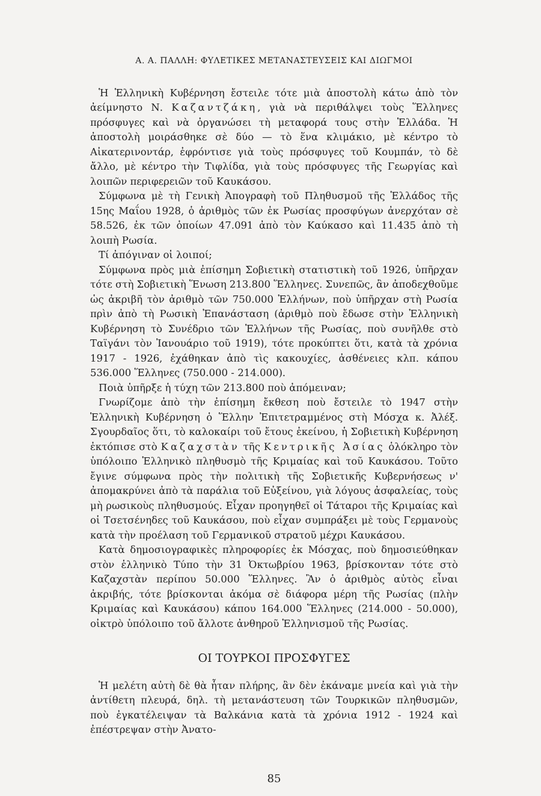Α. Α. ΠΑΛΛΗ: ΦΥΛΕΤΙΚΕΣ ΜΕΤΑΝΑΣΤΕΥΣΕΙΣ ΚΑΙ ΔΙΩΓΜΟΙ
Ἡ Ἑλληνικὴ Κυβέρνηση ἔστειλε τότε μιὰ ἀποστολὴ κάτω ἀπὸ τὸν ἀείμνηστο Ν. Καζαντζάκη, γιὰ νὰ περιθάλψει τοὺς Ἕλληνες πρόσφυγες καὶ νὰ ὀργανώσει τὴ μεταφορά τους στὴν Ἑλλάδα. Ἡ ἀποστολὴ μοιράσθηκε σὲ δύο — τὸ ἕνα κλιμάκιο, μὲ κέντρο τὸ Αἰκατερινοντάρ, ἐφρόντισε γιὰ τοὺς πρόσφυγες τοῦ Κουμπάν, τὸ δὲ ἄλλο, μὲ κέντρο τὴν Τιφλίδα, γιὰ τοὺς πρόσφυγες τῆς Γεωργίας καὶ λοιπῶν περιφερειῶν τοῦ Καυκάσου.
Σύμφωνα μὲ τὴ Γενικὴ Ἀπογραφὴ τοῦ Πληθυσμοῦ τῆς Ἑλλάδος τῆς 15ης Μαΐου 1928, ὁ ἀριθμὸς τῶν ἐκ Ρωσίας προσφύγων ἀνερχόταν σὲ 58.526, ἐκ τῶν ὁποίων 47.091 ἀπὸ τὸν Καύκασο καὶ 11.435 ἀπὸ τὴ λοιπὴ Ρωσία.
Τί ἀπόγιναν οἱ λοιποί;
Σύμφωνα πρὸς μιὰ ἐπίσημη Σοβιετικὴ στατιστικὴ τοῦ 1926, ὑπῆρχαν τότε στὴ Σοβιετικὴ Ἕνωση 213.800 Ἕλληνες. Συνεπῶς, ἂν ἀποδεχθοῦμε ὡς ἀκριβῆ τὸν ἀριθμὸ τῶν 750.000 Ἑλλήνων, ποὺ ὑπῆρχαν στὴ Ρωσία πρὶν ἀπὸ τὴ Ρωσικὴ Ἐπανάσταση (ἀριθμὸ ποὺ ἔδωσε στὴν Ἑλληνικὴ Κυβέρνηση τὸ Συνέδριο τῶν Ἑλλήνων τῆς Ρωσίας, ποὺ συνῆλθε στὸ Ταϊγάνι τὸν Ἰανουάριο τοῦ 1919), τότε προκύπτει ὅτι, κατὰ τὰ χρόνια 1917 - 1926, ἐχάθηκαν ἀπὸ τὶς κακουχίες, ἀσθένειες κλπ. κάπου 536.000 Ἕλληνες (750.000 - 214.000).
Ποιὰ ὑπῆρξε ἡ τύχη τῶν 213.800 ποὺ ἀπόμειναν;
Γνωρίζομε ἀπὸ τὴν ἐπίσημη ἔκθεση ποὺ ἔστειλε τὸ 1947 στὴν Ἑλληνικὴ Κυβέρνηση ὁ Ἕλλην Ἐπιτετραμμένος στὴ Μόσχα κ. Ἀλέξ. Σγουρδαῖος ὅτι, τὸ καλοκαίρι τοῦ ἔτους ἐκείνου, ἡ Σοβιετικὴ Κυβέρνηση ἐκτόπισε στὸ Καζαχστὰν τῆς Κεντρικῆς Ἀσίας ὁλόκληρο τὸν ὑπόλοιπο Ἑλληνικὸ πληθυσμὸ τῆς Κριμαίας καὶ τοῦ Καυκάσου. Τοῦτο ἔγινε σύμφωνα πρὸς τὴν πολιτικὴ τῆς Σοβιετικῆς Κυβερνήσεως ν' ἀπομακρύνει ἀπὸ τὰ παράλια τοῦ Εὐξείνου, γιὰ λόγους ἀσφαλείας, τοὺς μὴ ρωσικοὺς πληθυσμούς. Εἶχαν προηγηθεῖ οἱ Τάταροι τῆς Κριμαίας καὶ οἱ Τσετσένηδες τοῦ Καυκάσου, ποὺ εἶχαν συμπράξει μὲ τοὺς Γερμανοὺς κατὰ τὴν προέλαση τοῦ Γερμανικοῦ στρατοῦ μέχρι Καυκάσου.
Κατὰ δημοσιογραφικὲς πληροφορίες ἐκ Μόσχας, ποὺ δημοσιεύθηκαν στὸν ἑλληνικὸ Τύπο τὴν 31 Ὀκτωβρίου 1963, βρίσκονταν τότε στὸ Καζαχστὰν περίπου 50.000 Ἕλληνες. Ἂν ὁ ἀριθμὸς αὐτὸς εἶναι ἀκριβής, τότε βρίσκονται ἀκόμα σὲ διάφορα μέρη τῆς Ρωσίας (πλὴν Κριμαίας καὶ Καυκάσου) κάπου 164.000 Ἕλληνες (214.000 - 50.000), οἰκτρὸ ὑπόλοιπο τοῦ ἄλλοτε ἀνθηροῦ Ἑλληνισμοῦ τῆς Ρωσίας.
ΟΙ ΤΟΥΡΚΟΙ ΠΡΟΣΦΥΓΕΣ
Ἡ μελέτη αὐτὴ δὲ θὰ ἦταν πλήρης, ἂν δὲν ἐκάναμε μνεία καὶ γιὰ τὴν ἀντίθετη πλευρά, δηλ. τὴ μετανάστευση τῶν Τουρκικῶν πληθυσμῶν, ποὺ ἐγκατέλειψαν τὰ Βαλκάνια κατὰ τὰ χρόνια 1912 - 1924 καὶ ἐπέστρεψαν στὴν Ἀνατο-
85